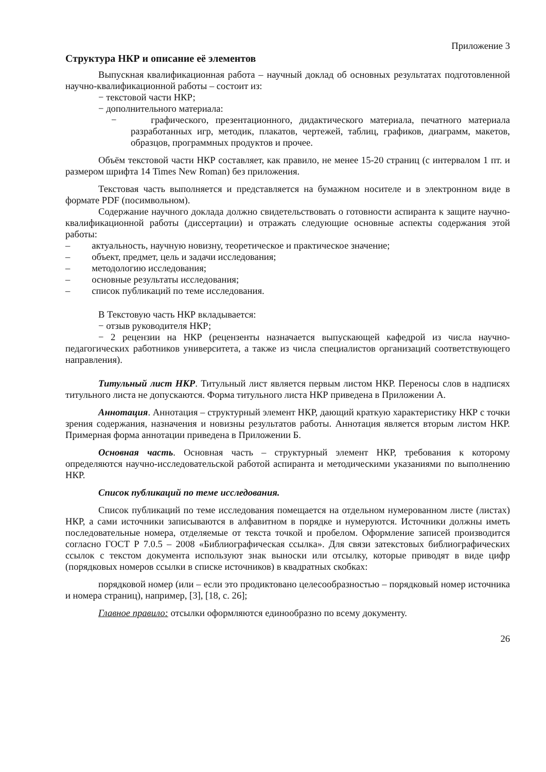Приложение 3
Структура НКР и описание её элементов
Выпускная квалификационная работа – научный доклад об основных результатах подготовленной научно-квалификационной работы – состоит из:
− текстовой части НКР;
− дополнительного материала:
− графического, презентационного, дидактического материала, печатного материала разработанных игр, методик, плакатов, чертежей, таблиц, графиков, диаграмм, макетов, образцов, программных продуктов и прочее.
Объём текстовой части НКР составляет, как правило, не менее 15-20 страниц (с интервалом 1 пт. и размером шрифта 14 Times New Roman) без приложения.
Текстовая часть выполняется и представляется на бумажном носителе и в электронном виде в формате PDF (посимвольном).
Содержание научного доклада должно свидетельствовать о готовности аспиранта к защите научно-квалификационной работы (диссертации) и отражать следующие основные аспекты содержания этой работы:
– актуальность, научную новизну, теоретическое и практическое значение;
– объект, предмет, цель и задачи исследования;
– методологию исследования;
– основные результаты исследования;
– список публикаций по теме исследования.
В Текстовую часть НКР вкладывается:
− отзыв руководителя НКР;
− 2 рецензии на НКР (рецензенты назначается выпускающей кафедрой из числа научно-педагогических работников университета, а также из числа специалистов организаций соответствующего направления).
Титульный лист НКР. Титульный лист является первым листом НКР. Переносы слов в надписях титульного листа не допускаются. Форма титульного листа НКР приведена в Приложении А.
Аннотация. Аннотация – структурный элемент НКР, дающий краткую характеристику НКР с точки зрения содержания, назначения и новизны результатов работы. Аннотация является вторым листом НКР. Примерная форма аннотации приведена в Приложении Б.
Основная часть. Основная часть – структурный элемент НКР, требования к которому определяются научно-исследовательской работой аспиранта и методическими указаниями по выполнению НКР.
Список публикаций по теме исследования.
Список публикаций по теме исследования помещается на отдельном нумерованном листе (листах) НКР, а сами источники записываются в алфавитном в порядке и нумеруются. Источники должны иметь последовательные номера, отделяемые от текста точкой и пробелом. Оформление записей производится согласно ГОСТ Р 7.0.5 – 2008 «Библиографическая ссылка». Для связи затекстовых библиографических ссылок с текстом документа используют знак выноски или отсылку, которые приводят в виде цифр (порядковых номеров ссылки в списке источников) в квадратных скобках:
порядковой номер (или – если это продиктовано целесообразностью – порядковый номер источника и номера страниц), например, [3], [18, с. 26];
Главное правило: отсылки оформляются единообразно по всему документу.
26